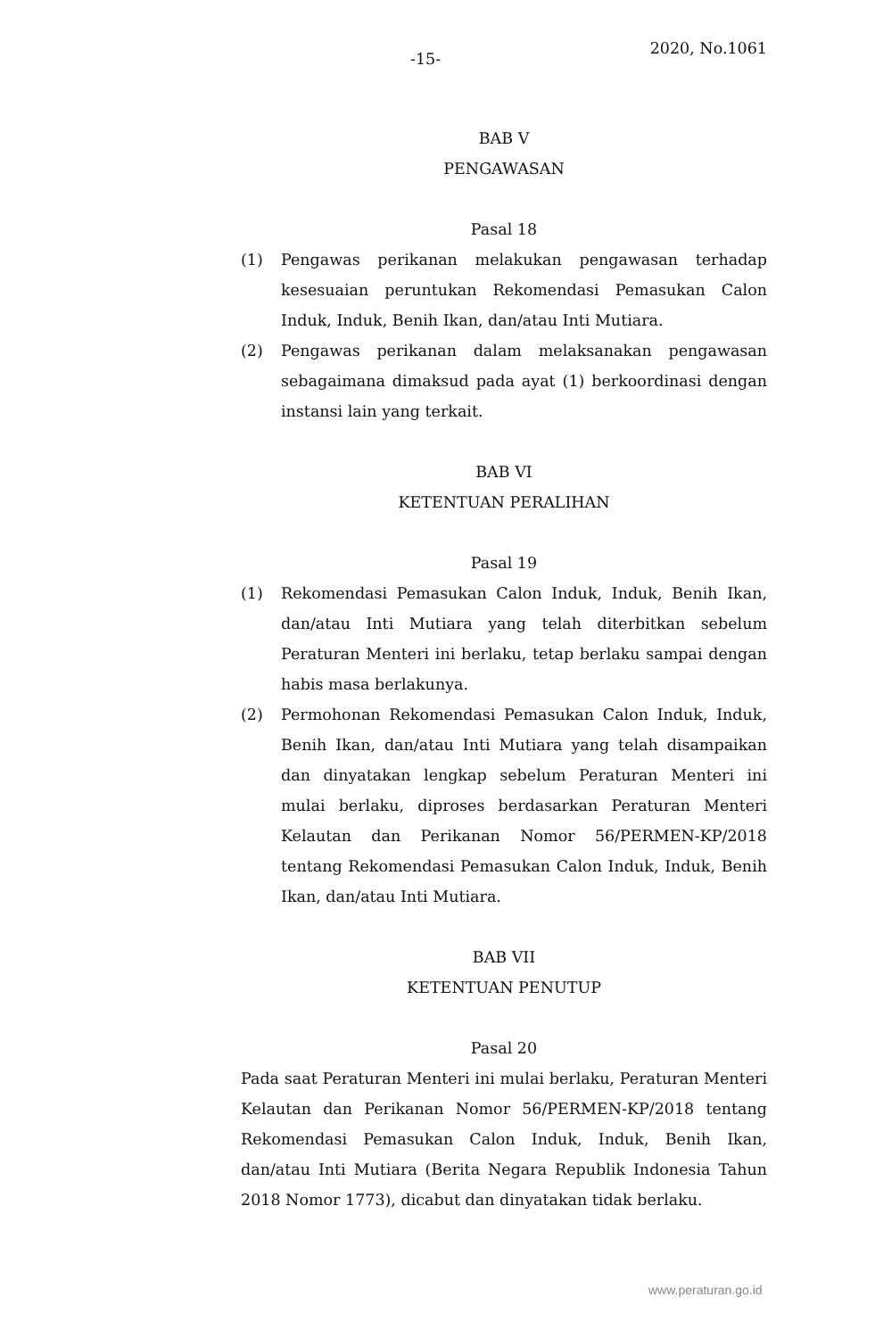-15- 2020, No.1061
BAB V
PENGAWASAN
Pasal 18
(1) Pengawas perikanan melakukan pengawasan terhadap kesesuaian peruntukan Rekomendasi Pemasukan Calon Induk, Induk, Benih Ikan, dan/atau Inti Mutiara.
(2) Pengawas perikanan dalam melaksanakan pengawasan sebagaimana dimaksud pada ayat (1) berkoordinasi dengan instansi lain yang terkait.
BAB VI
KETENTUAN PERALIHAN
Pasal 19
(1) Rekomendasi Pemasukan Calon Induk, Induk, Benih Ikan, dan/atau Inti Mutiara yang telah diterbitkan sebelum Peraturan Menteri ini berlaku, tetap berlaku sampai dengan habis masa berlakunya.
(2) Permohonan Rekomendasi Pemasukan Calon Induk, Induk, Benih Ikan, dan/atau Inti Mutiara yang telah disampaikan dan dinyatakan lengkap sebelum Peraturan Menteri ini mulai berlaku, diproses berdasarkan Peraturan Menteri Kelautan dan Perikanan Nomor 56/PERMEN-KP/2018 tentang Rekomendasi Pemasukan Calon Induk, Induk, Benih Ikan, dan/atau Inti Mutiara.
BAB VII
KETENTUAN PENUTUP
Pasal 20
Pada saat Peraturan Menteri ini mulai berlaku, Peraturan Menteri Kelautan dan Perikanan Nomor 56/PERMEN-KP/2018 tentang Rekomendasi Pemasukan Calon Induk, Induk, Benih Ikan, dan/atau Inti Mutiara (Berita Negara Republik Indonesia Tahun 2018 Nomor 1773), dicabut dan dinyatakan tidak berlaku.
www.peraturan.go.id